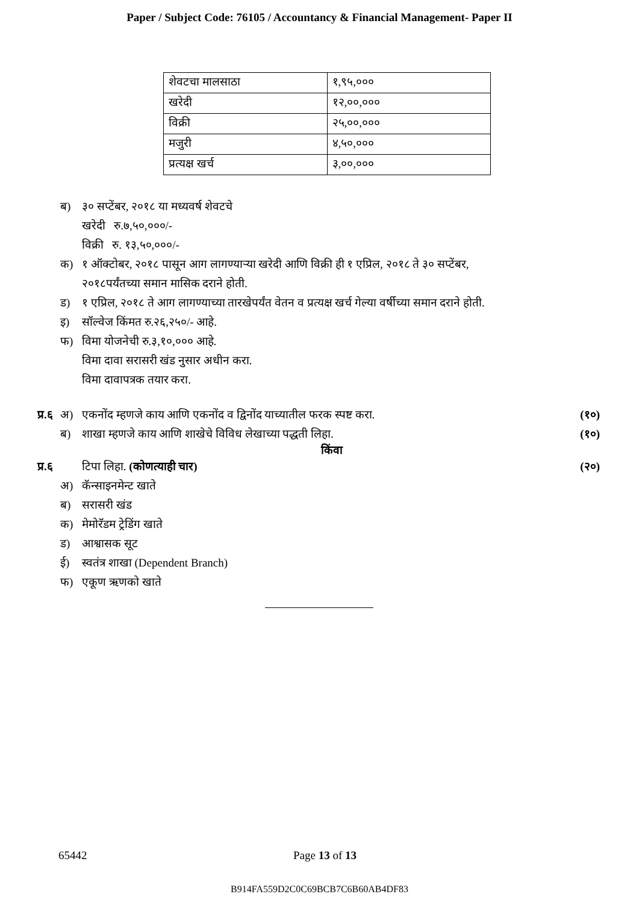Paper / Subject Code: 76105 / Accountancy & Financial Management- Paper II
| शेवटचा मालसाठा | १,९५,००० |
| खरेदी | १२,००,००० |
| विक्री | २५,००,००० |
| मजुरी | ४,५०,००० |
| प्रत्यक्ष खर्च | ३,००,००० |
ब) ३० सप्टेंबर, २०१८ या मध्यवर्ष शेवटचे
खरेदी रु.७,५०,०००/-
विक्री रु. १३,५०,०००/-
क) १ ऑक्टोबर, २०१८ पासून आग लागण्याऱ्या खरेदी आणि विक्री ही १ एप्रिल, २०१८ ते ३० सप्टेंबर,
२०१८पर्यंतच्या समान मासिक दराने होती.
ड) १ एप्रिल, २०१८ ते आग लागण्याच्या तारखेपर्यंत वेतन व प्रत्यक्ष खर्च गेल्या वर्षीच्या समान दराने होती.
इ) सॉल्वेज किंमत रु.२६,२५०/- आहे.
फ) विमा योजनेची रु.३,१०,००० आहे.
विमा दावा सरासरी खंड नुसार अधीन करा.
विमा दावापत्रक तयार करा.
प्र.६ अ) एकनोंद म्हणजे काय आणि एकनोंद व द्विनोंद याच्यातील फरक स्पष्ट करा. (१०)
ब) शाखा म्हणजे काय आणि शाखेचे विविध लेखाच्या पद्धती लिहा. (१०)
किंवा
प्र.६ टिपा लिहा. (कोणत्याही चार) (२०)
अ) कॅन्साइनमेन्ट खाते
ब) सरासरी खंड
क) मेमोरॅडम ट्रेडिंग खाते
ड) आश्वासक सूट
ई) स्वतंत्र शाखा (Dependent Branch)
फ) एकूण ऋणको खाते
65442 Page 13 of 13
B914FA559D2C0C69BCB7C6B60AB4DF83